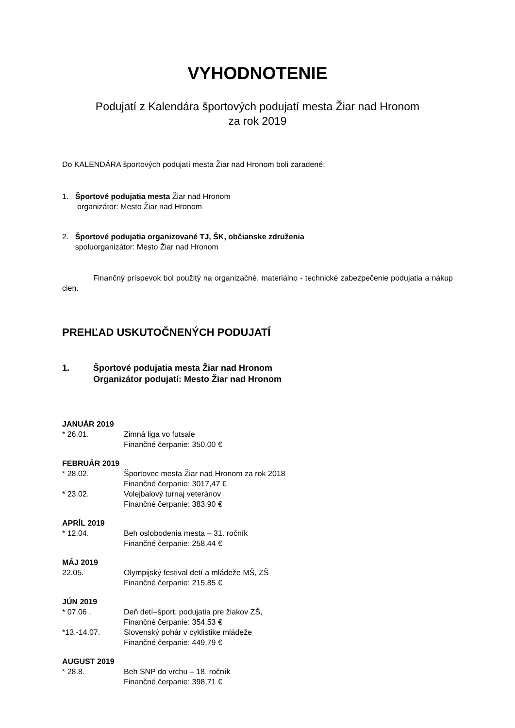VYHODNOTENIE
Podujatí z Kalendára športových podujatí mesta Žiar nad Hronom
za rok 2019
Do KALENDÁRA športových podujatí mesta Žiar nad Hronom boli zaradené:
1. Športové podujatia mesta Žiar nad Hronom
organizátor: Mesto Žiar nad Hronom
2. Športové podujatia organizované TJ, ŠK, občianske združenia
spoluorganizátor: Mesto Žiar nad Hronom
Finančný príspevok bol použitý na organizačné, materiálno - technické zabezpečenie podujatia a nákup cien.
PREHĽAD USKUTOČNENÝCH PODUJATÍ
1. Športové podujatia mesta Žiar nad Hronom
Organizátor podujatí: Mesto Žiar nad Hronom
JANUÁR 2019
* 26.01. Zimná liga vo futsale
Finančné čerpanie: 350,00 €
FEBRUÁR 2019
* 28.02. Športovec mesta Žiar nad Hronom za rok 2018
Finančné čerpanie: 3017,47 € * 23.02. Volejbalový turnaj veteránov
Finančné čerpanie: 383,90 €
APRÍL 2019
* 12.04. Beh oslobodenia mesta – 31. ročník
Finančné čerpanie: 258,44 €
MÁJ 2019
22.05. Olympijský festival detí a mládeže MŠ, ZŠ
Finančné čerpanie: 215,85 €
JÚN 2019
* 07.06 . Deň detí–šport. podujatia pre žiakov ZŠ,
Finančné čerpanie: 354,53 € *13.-14.07. Slovenský pohár v cyklistike mládeže
Finančné čerpanie: 449,79 €
AUGUST 2019
* 28.8. Beh SNP do vrchu – 18. ročník
Finančné čerpanie: 398,71 €